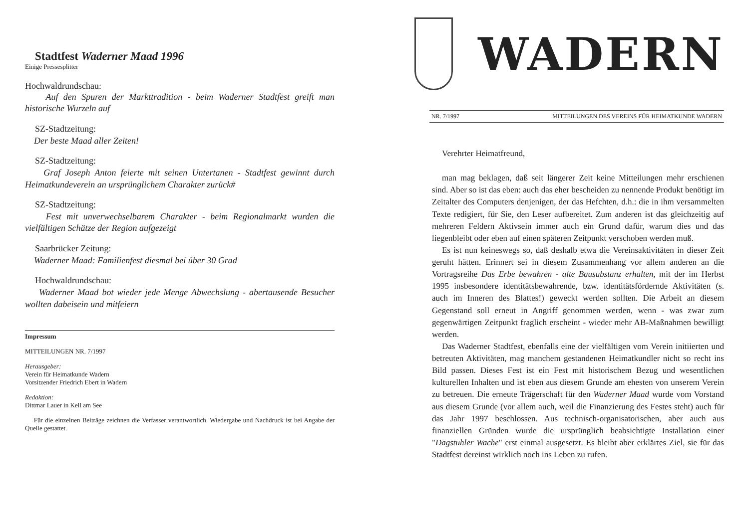Stadtfest Waderner Maad 1996
Einige Pressesplitter
Hochwaldrundschau:
Auf den Spuren der Markttradition - beim Waderner Stadtfest greift man historische Wurzeln auf
SZ-Stadtzeitung:
Der beste Maad aller Zeiten!
SZ-Stadtzeitung:
Graf Joseph Anton feierte mit seinen Untertanen - Stadtfest gewinnt durch Heimatkundeverein an ursprünglichem Charakter zurück#
SZ-Stadtzeitung:
Fest mit unverwechselbarem Charakter - beim Regionalmarkt wurden die vielfältigen Schätze der Region aufgezeigt
Saarbrücker Zeitung:
Waderner Maad: Familienfest diesmal bei über 30 Grad
Hochwaldrundschau:
Waderner Maad bot wieder jede Menge Abwechslung - abertausende Besucher wollten dabeisein und mitfeiern
Impressum
MITTEILUNGEN NR. 7/1997
Herausgeber:
Verein für Heimatkunde Wadern
Vorsitzender Friedrich Ebert in Wadern
Redaktion:
Dittmar Lauer in Kell am See
Für die einzelnen Beiträge zeichnen die Verfasser verantwortlich. Wiedergabe und Nachdruck ist bei Angabe der Quelle gestattet.
WADERN
NR. 7/1997 MITTEILUNGEN DES VEREINS FÜR HEIMATKUNDE WADERN
Verehrter Heimatfreund,
man mag beklagen, daß seit längerer Zeit keine Mitteilungen mehr erschienen sind. Aber so ist das eben: auch das eher bescheiden zu nennende Produkt benötigt im Zeitalter des Computers denjenigen, der das Hefchten, d.h.: die in ihm versammelten Texte redigiert, für Sie, den Leser aufbereitet. Zum anderen ist das gleichzeitig auf mehreren Feldern Aktivsein immer auch ein Grund dafür, warum dies und das liegenbleibt oder eben auf einen späteren Zeitpunkt verschoben werden muß.
Es ist nun keineswegs so, daß deshalb etwa die Vereinsaktivitäten in dieser Zeit geruht hätten. Erinnert sei in diesem Zusammenhang vor allem anderen an die Vortragsreihe Das Erbe bewahren - alte Bausubstanz erhalten, mit der im Herbst 1995 insbesondere identitätsbewahrende, bzw. identitätsfördernde Aktivitäten (s. auch im Inneren des Blattes!) geweckt werden sollten. Die Arbeit an diesem Gegenstand soll erneut in Angriff genommen werden, wenn - was zwar zum gegenwärtigen Zeitpunkt fraglich erscheint - wieder mehr AB-Maßnahmen bewilligt werden.
Das Waderner Stadtfest, ebenfalls eine der vielfältigen vom Verein initiierten und betreuten Aktivitäten, mag manchem gestandenen Heimatkundler nicht so recht ins Bild passen. Dieses Fest ist ein Fest mit historischem Bezug und wesentlichen kulturellen Inhalten und ist eben aus diesem Grunde am ehesten von unserem Verein zu betreuen. Die erneute Trägerschaft für den Waderner Maad wurde vom Vorstand aus diesem Grunde (vor allem auch, weil die Finanzierung des Festes steht) auch für das Jahr 1997 beschlossen. Aus technisch-organisatorischen, aber auch aus finanziellen Gründen wurde die ursprünglich beabsichtigte Installation einer "Dagstuhler Wache" erst einmal ausgesetzt. Es bleibt aber erklärtes Ziel, sie für das Stadtfest dereinst wirklich noch ins Leben zu rufen.